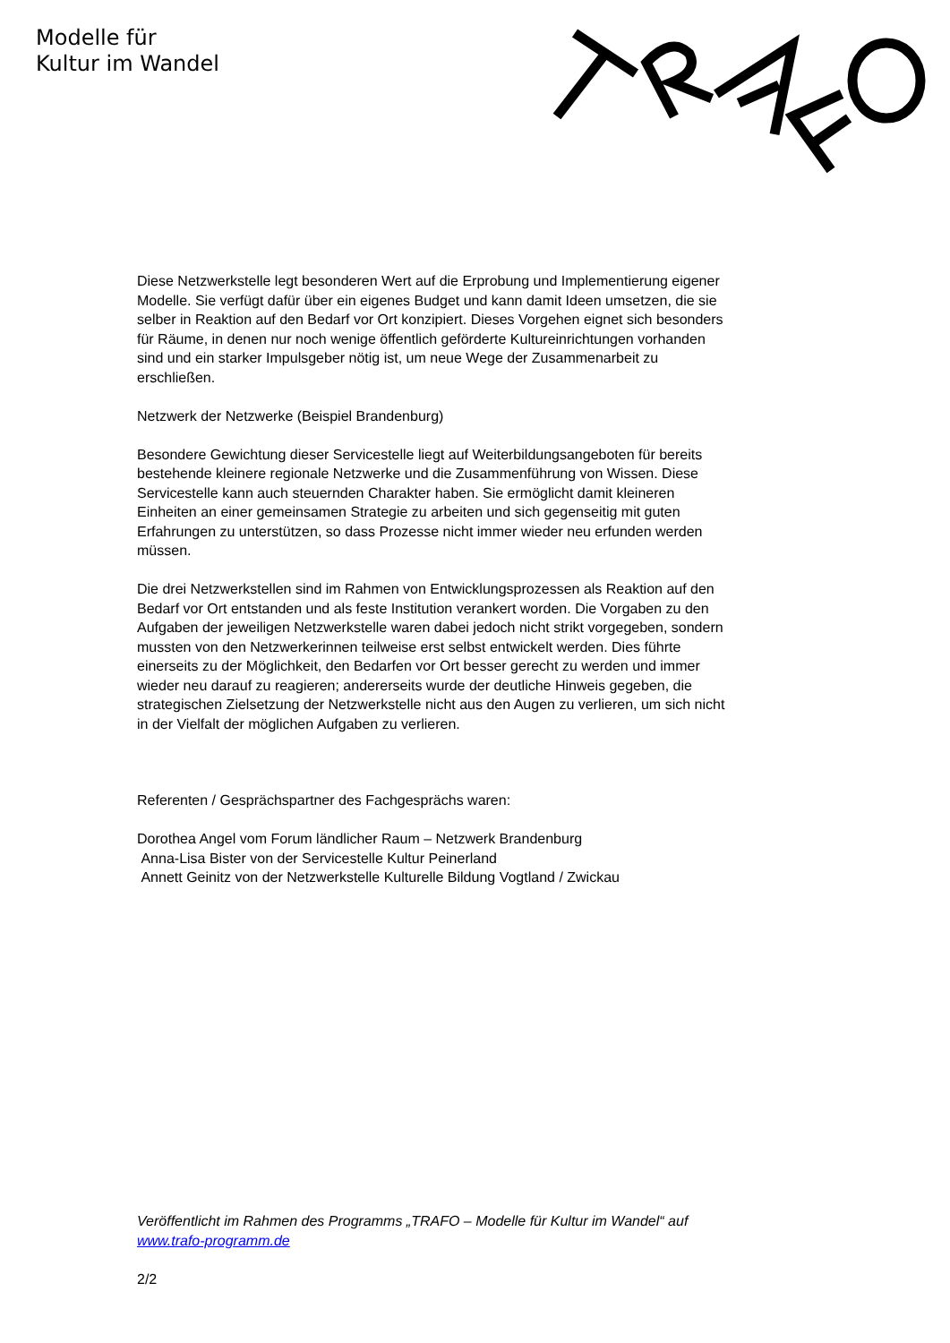Modelle für
Kultur im Wandel
Diese Netzwerkstelle legt besonderen Wert auf die Erprobung und Implementierung eigener Modelle. Sie verfügt dafür über ein eigenes Budget und kann damit Ideen umsetzen, die sie selber in Reaktion auf den Bedarf vor Ort konzipiert. Dieses Vorgehen eignet sich besonders für Räume, in denen nur noch wenige öffentlich geförderte Kultureinrichtungen vorhanden sind und ein starker Impulsgeber nötig ist, um neue Wege der Zusammenarbeit zu erschließen.
Netzwerk der Netzwerke (Beispiel Brandenburg)
Besondere Gewichtung dieser Servicestelle liegt auf Weiterbildungsangeboten für bereits bestehende kleinere regionale Netzwerke und die Zusammenführung von Wissen. Diese Servicestelle kann auch steuernden Charakter haben. Sie ermöglicht damit kleineren Einheiten an einer gemeinsamen Strategie zu arbeiten und sich gegenseitig mit guten Erfahrungen zu unterstützen, so dass Prozesse nicht immer wieder neu erfunden werden müssen.
Die drei Netzwerkstellen sind im Rahmen von Entwicklungsprozessen als Reaktion auf den Bedarf vor Ort entstanden und als feste Institution verankert worden. Die Vorgaben zu den Aufgaben der jeweiligen Netzwerkstelle waren dabei jedoch nicht strikt vorgegeben, sondern mussten von den Netzwerkerinnen teilweise erst selbst entwickelt werden. Dies führte einerseits zu der Möglichkeit, den Bedarfen vor Ort besser gerecht zu werden und immer wieder neu darauf zu reagieren; andererseits wurde der deutliche Hinweis gegeben, die strategischen Zielsetzung der Netzwerkstelle nicht aus den Augen zu verlieren, um sich nicht in der Vielfalt der möglichen Aufgaben zu verlieren.
Referenten / Gesprächspartner des Fachgesprächs waren:
Dorothea Angel vom Forum ländlicher Raum – Netzwerk Brandenburg
Anna-Lisa Bister von der Servicestelle Kultur Peinerland
Annett Geinitz von der Netzwerkstelle Kulturelle Bildung Vogtland / Zwickau
Veröffentlicht im Rahmen des Programms „TRAFO – Modelle für Kultur im Wandel“ auf www.trafo-programm.de
2/2